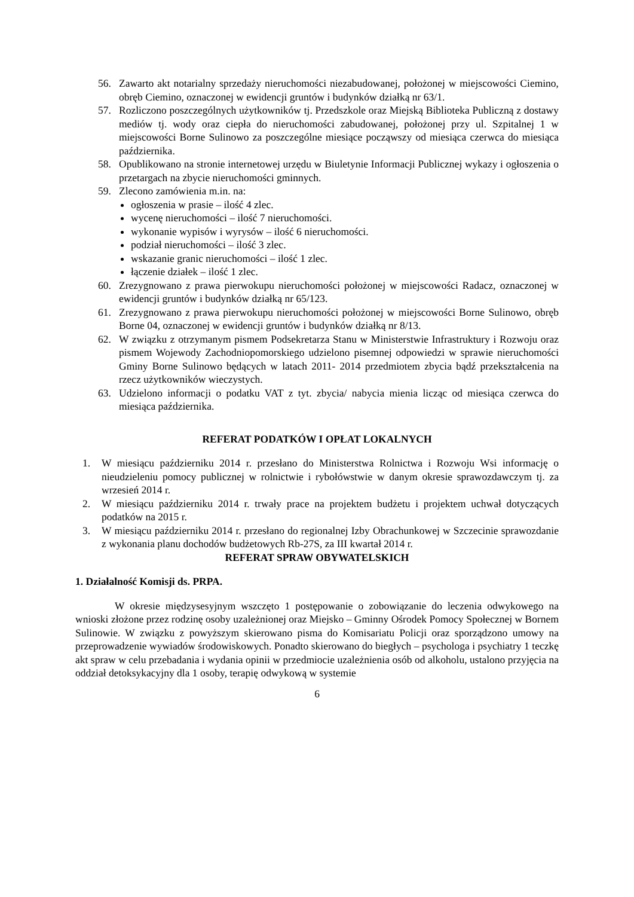56. Zawarto akt notarialny sprzedaży nieruchomości niezabudowanej, położonej w miejscowości Ciemino, obręb Ciemino, oznaczonej w ewidencji gruntów i budynków działką nr 63/1.
57. Rozliczono poszczególnych użytkowników tj. Przedszkole oraz Miejską Biblioteka Publiczną z dostawy mediów tj. wody oraz ciepła do nieruchomości zabudowanej, położonej przy ul. Szpitalnej 1 w miejscowości Borne Sulinowo za poszczególne miesiące począwszy od miesiąca czerwca do miesiąca października.
58. Opublikowano na stronie internetowej urzędu w Biuletynie Informacji Publicznej wykazy i ogłoszenia o przetargach na zbycie nieruchomości gminnych.
59. Zlecono zamówienia m.in. na:
ogłoszenia w prasie – ilość 4 zlec.
wycenę nieruchomości – ilość 7 nieruchomości.
wykonanie wypisów i wyrysów – ilość 6 nieruchomości.
podział nieruchomości – ilość 3 zlec.
wskazanie granic nieruchomości – ilość 1 zlec.
łączenie działek – ilość 1 zlec.
60. Zrezygnowano z prawa pierwokupu nieruchomości położonej w miejscowości Radacz, oznaczonej w ewidencji gruntów i budynków działką nr 65/123.
61. Zrezygnowano z prawa pierwokupu nieruchomości położonej w miejscowości Borne Sulinowo, obręb Borne 04, oznaczonej w ewidencji gruntów i budynków działką nr 8/13.
62. W związku z otrzymanym pismem Podsekretarza Stanu w Ministerstwie Infrastruktury i Rozwoju oraz pismem Wojewody Zachodniopomorskiego udzielono pisemnej odpowiedzi w sprawie nieruchomości Gminy Borne Sulinowo będących w latach 2011- 2014 przedmiotem zbycia bądź przekształcenia na rzecz użytkowników wieczystych.
63. Udzielono informacji o podatku VAT z tyt. zbycia/ nabycia mienia licząc od miesiąca czerwca do miesiąca października.
REFERAT PODATKÓW I OPŁAT LOKALNYCH
1. W miesiącu październiku 2014 r. przesłano do Ministerstwa Rolnictwa i Rozwoju Wsi informację o nieudzieleniu pomocy publicznej w rolnictwie i rybołówstwie w danym okresie sprawozdawczym tj. za wrzesień 2014 r.
2. W miesiącu październiku 2014 r. trwały prace na projektem budżetu i projektem uchwał dotyczących podatków na 2015 r.
3. W miesiącu październiku 2014 r. przesłano do regionalnej Izby Obrachunkowej w Szczecinie sprawozdanie z wykonania planu dochodów budżetowych Rb-27S, za III kwartał 2014 r.
REFERAT SPRAW OBYWATELSKICH
1. Działalność Komisji ds. PRPA.
W okresie międzysesyjnym wszczęto 1 postępowanie o zobowiązanie do leczenia odwykowego na wnioski złożone przez rodzinę osoby uzależnionej oraz Miejsko – Gminny Ośrodek Pomocy Społecznej w Bornem Sulinowie. W związku z powyższym skierowano pisma do Komisariatu Policji oraz sporządzono umowy na przeprowadzenie wywiadów środowiskowych. Ponadto skierowano do biegłych – psychologa i psychiatry 1 teczkę akt spraw w celu przebadania i wydania opinii w przedmiocie uzależnienia osób od alkoholu, ustalono przyjęcia na oddział detoksykacyjny dla 1 osoby, terapię odwykową w systemie
6